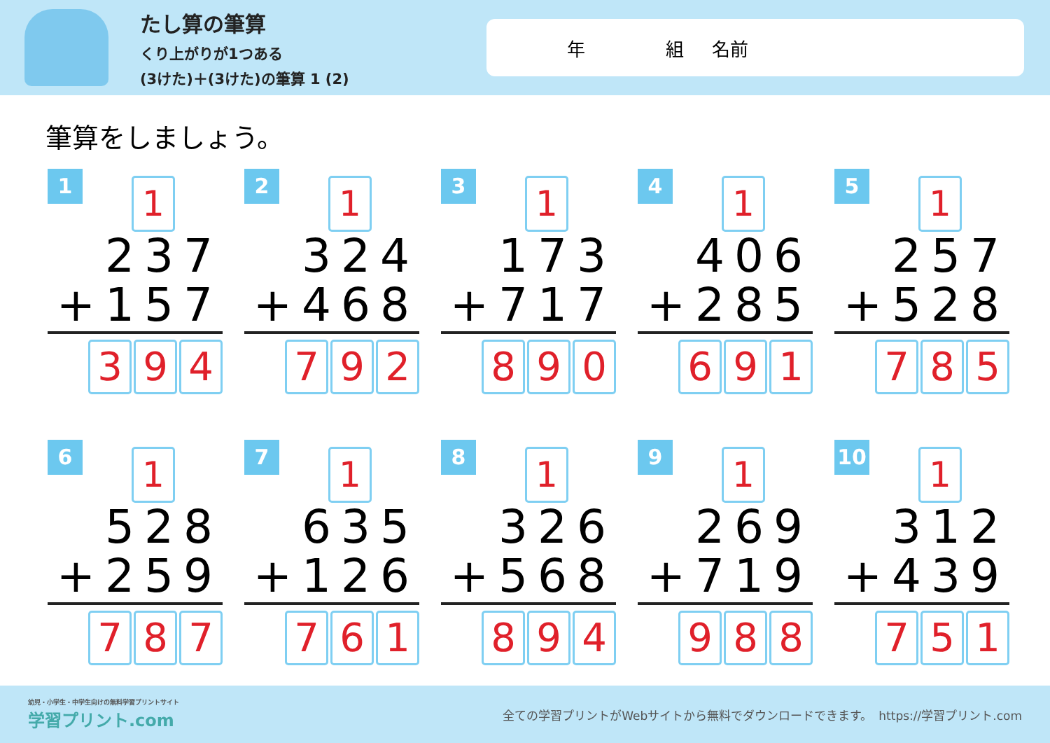たし算の筆算
くり上がりが1つある
(3けた)＋(3けた)の筆算 1 (2)
年 組 名前
筆算をしましょう。
1 1
237
+157
3 9 4
2 1
324
+468
7 9 2
3 1
173
+717
8 9 0
4 1
406
+285
6 9 1
5 1
257
+528
7 8 5
6 1
528
+259
7 8 7
7 1
635
+126
7 6 1
8 1
326
+568
8 9 4
9 1
269
+719
9 8 8
10 1
312
+439
7 5 1
幼児・小学生・中学生向けの無料学習プリントサイト
学習プリント.com
全ての学習プリントがWebサイトから無料でダウンロードできます。　https://学習プリント.com